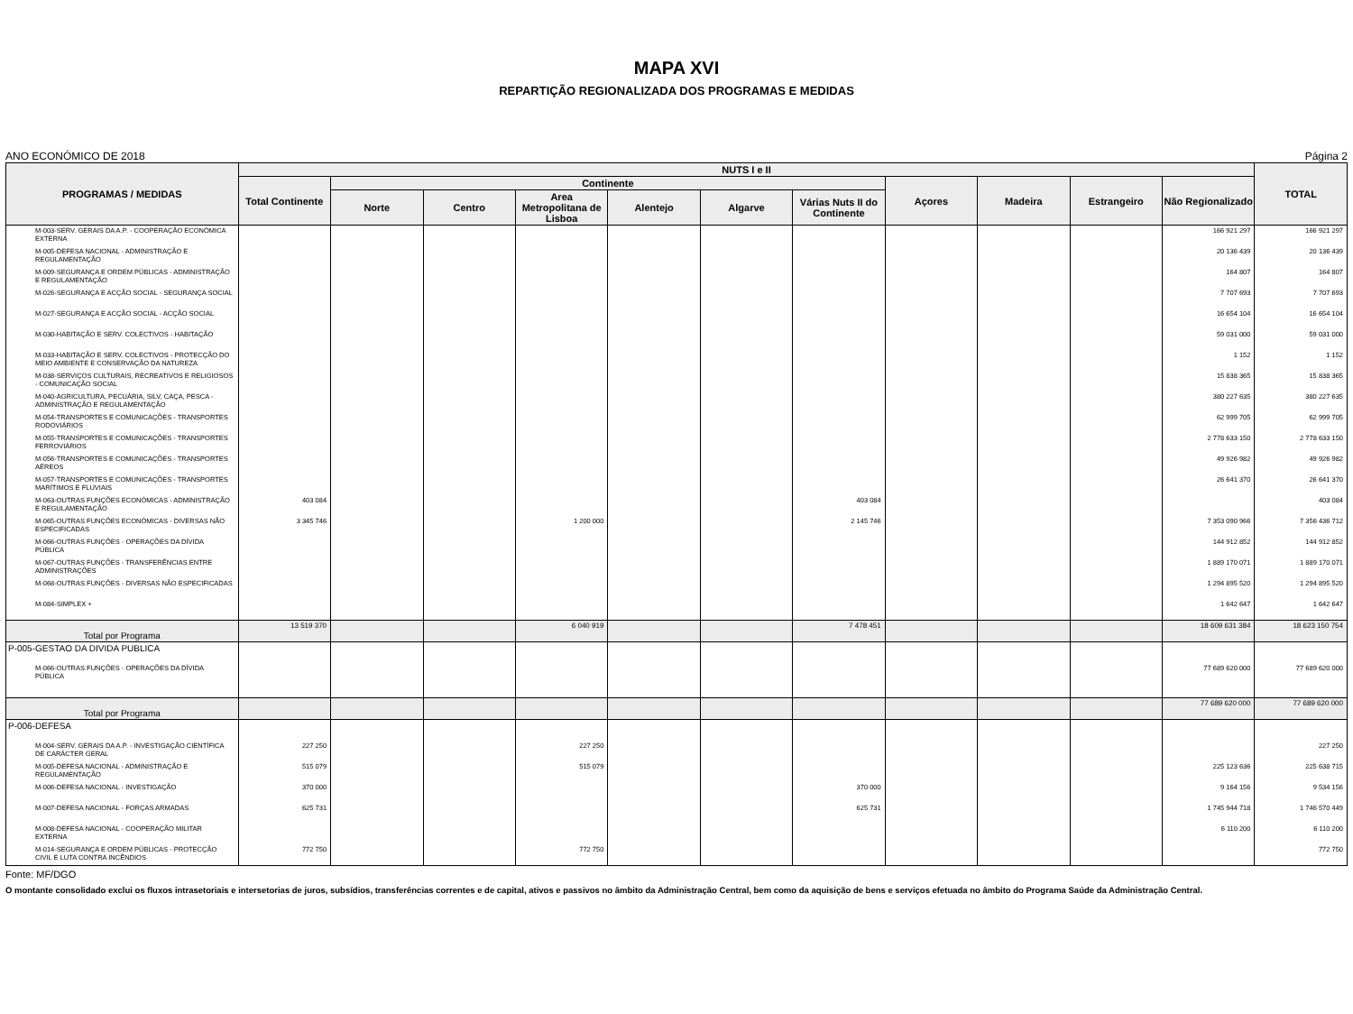MAPA XVI
REPARTIÇÃO REGIONALIZADA DOS PROGRAMAS E MEDIDAS
ANO ECONÓMICO DE 2018 Página 2
| PROGRAMAS / MEDIDAS | NUTS I e II | | | | | | | | | | | TOTAL |
| --- | --- | --- | --- | --- | --- | --- | --- | --- | --- | --- | --- | --- |
| | Total Continente | Continente | | | | | | Açores | Madeira | Estrangeiro | Não Regionalizado | |
| | | Norte | Centro | Area Metropolitana de Lisboa | Alentejo | Algarve | Várias Nuts II do Continente | | | | | |
| M-003-SERV. GERAIS DA A.P. - COOPERAÇÃO ECONÓMICA EXTERNA | | | | | | | | | | | 166 921 297 | 166 921 297 |
| M-005-DEFESA NACIONAL - ADMINISTRAÇÃO E REGULAMENTAÇÃO | | | | | | | | | | | 20 136 439 | 20 136 439 |
| M-009-SEGURANÇA E ORDEM PÚBLICAS - ADMINISTRAÇÃO E REGULAMENTAÇÃO | | | | | | | | | | | 164 807 | 164 807 |
| M-026-SEGURANÇA E ACÇÃO SOCIAL - SEGURANÇA SOCIAL | | | | | | | | | | | 7 707 693 | 7 707 693 |
| M-027-SEGURANÇA E ACÇÃO SOCIAL - ACÇÃO SOCIAL | | | | | | | | | | | 16 654 104 | 16 654 104 |
| M-030-HABITAÇÃO E SERV. COLECTIVOS - HABITAÇÃO | | | | | | | | | | | 59 031 000 | 59 031 000 |
| M-033-HABITAÇÃO E SERV. COLECTIVOS - PROTECÇÃO DO MEIO AMBIENTE E CONSERVAÇÃO DA NATUREZA | | | | | | | | | | | 1 152 | 1 152 |
| M-038-SERVIÇOS CULTURAIS, RECREATIVOS E RELIGIOSOS - COMUNICAÇÃO SOCIAL | | | | | | | | | | | 15 838 365 | 15 838 365 |
| M-040-AGRICULTURA, PECUÁRIA, SILV, CAÇA, PESCA - ADMINISTRAÇÃO E REGULAMENTAÇÃO | | | | | | | | | | | 380 227 635 | 380 227 635 |
| M-054-TRANSPORTES E COMUNICAÇÕES - TRANSPORTES RODOVIÁRIOS | | | | | | | | | | | 62 999 705 | 62 999 705 |
| M-055-TRANSPORTES E COMUNICAÇÕES - TRANSPORTES FERROVIÁRIOS | | | | | | | | | | | 2 778 633 150 | 2 778 633 150 |
| M-056-TRANSPORTES E COMUNICAÇÕES - TRANSPORTES AÉREOS | | | | | | | | | | | 49 926 982 | 49 926 982 |
| M-057-TRANSPORTES E COMUNICAÇÕES - TRANSPORTES MARÍTIMOS E FLUVIAIS | | | | | | | | | | | 26 641 370 | 26 641 370 |
| M-063-OUTRAS FUNÇÕES ECONÓMICAS - ADMINISTRAÇÃO E REGULAMENTAÇÃO | 403 084 | | | | | | 403 084 | | | | | 403 084 |
| M-065-OUTRAS FUNÇÕES ECONÓMICAS - DIVERSAS NÃO ESPECIFICADAS | 3 345 746 | | | 1 200 000 | | | 2 145 746 | | | | 7 353 090 966 | 7 356 436 712 |
| M-066-OUTRAS FUNÇÕES - OPERAÇÕES DA DÍVIDA PÚBLICA | | | | | | | | | | | 144 912 852 | 144 912 852 |
| M-067-OUTRAS FUNÇÕES - TRANSFERÊNCIAS ENTRE ADMINISTRAÇÕES | | | | | | | | | | | 1 889 170 071 | 1 889 170 071 |
| M-068-OUTRAS FUNÇÕES - DIVERSAS NÃO ESPECIFICADAS | | | | | | | | | | | 1 294 895 520 | 1 294 895 520 |
| M-084-SIMPLEX + | | | | | | | | | | | 1 642 647 | 1 642 647 |
| Total por Programa | 13 519 370 | | | 6 040 919 | | | 7 478 451 | | | | 18 609 631 384 | 18 623 150 754 |
| P-005-GESTAO DA DIVIDA PUBLICA | | | | | | | | | | | | |
| M-066-OUTRAS FUNÇÕES - OPERAÇÕES DA DÍVIDA PÚBLICA | | | | | | | | | | | 77 689 620 000 | 77 689 620 000 |
| Total por Programa | | | | | | | | | | | 77 689 620 000 | 77 689 620 000 |
| P-006-DEFESA | | | | | | | | | | | | |
| M-004-SERV. GERAIS DA A.P. - INVESTIGAÇÃO CIENTÍFICA DE CARÁCTER GERAL | 227 250 | | | 227 250 | | | | | | | | 227 250 |
| M-005-DEFESA NACIONAL - ADMINISTRAÇÃO E REGULAMENTAÇÃO | 515 079 | | | 515 079 | | | | | | | 225 123 636 | 225 638 715 |
| M-006-DEFESA NACIONAL - INVESTIGAÇÃO | 370 000 | | | | | | 370 000 | | | | 9 164 156 | 9 534 156 |
| M-007-DEFESA NACIONAL - FORÇAS ARMADAS | 625 731 | | | | | | 625 731 | | | | 1 745 944 718 | 1 746 570 449 |
| M-008-DEFESA NACIONAL - COOPERAÇÃO MILITAR EXTERNA | | | | | | | | | | | 6 110 200 | 6 110 200 |
| M-014-SEGURANÇA E ORDEM PÚBLICAS - PROTECÇÃO CIVIL E LUTA CONTRA INCÊNDIOS | 772 750 | | | 772 750 | | | | | | | | 772 750 |
Fonte: MF/DGO
O montante consolidado exclui os fluxos intrasetoriais e intersetorias de juros, subsídios, transferências correntes e de capital, ativos e passivos no âmbito da Administração Central, bem como da aquisição de bens e serviços efetuada no âmbito do Programa Saúde da Administração Central.